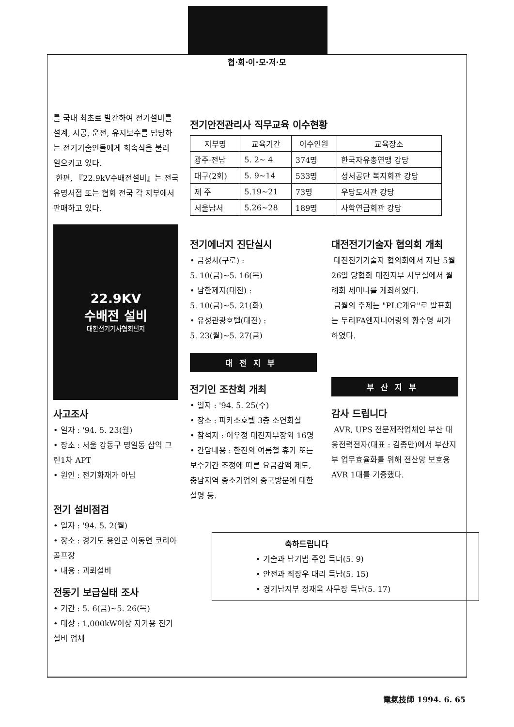협·회·이·모·저·모
를 국내 최초로 발간하여 전기설비를 설계, 시공, 운전, 유지보수를 담당하는 전기기술인들에게 희속식을 불러 일으키고 있다.
한편, 『22.9kV수배전설비』는 전국 유명서점 또는 협회 전국 각 지부에서 판매하고 있다.
22.9KV
수배전 설비
대한전기기사협회편저
사고조사
• 일자 : '94. 5. 23(월)
• 장소 : 서울 강동구 명일동 삼익 그린1차 APT
• 원인 : 전기화재가 아님
전기 설비점검
• 일자 : '94. 5. 2(월)
• 장소 : 경기도 용인군 이동면 코리아 골프장
• 내용 : 괴뢰설비
전동기 보급실태 조사
• 기간 : 5. 6(금)~5. 26(목)
• 대상 : 1,000kW이상 자가용 전기설비 업체
전기안전관리사 직무교육 이수현황
| 지부명 | 교육기간 | 이수인원 | 교육장소 |
| --- | --- | --- | --- |
| 광주·전남 | 5. 2~ 4 | 374명 | 한국자유총연맹 강당 |
| 대구(2회) | 5. 9~14 | 533명 | 성서공단 복지회관 강당 |
| 제 주 | 5.19~21 | 73명 | 우당도서관 강당 |
| 서울남서 | 5.26~28 | 189명 | 사학연금회관 강당 |
전기에너지 진단실시
• 금성사(구로) :
5. 10(금)~5. 16(목)
• 남한제지(대전) :
5. 10(금)~5. 21(화)
• 유성관광호텔(대전) :
5. 23(월)~5. 27(금)
대전지부
전기인 조찬회 개최
• 일자 : '94. 5. 25(수)
• 장소 : 피카소호텔 3층 소연회실
• 참석자 : 이우정 대전지부장외 16명
• 간담내용 : 한전의 여름철 휴가 또는 보수기간 조정에 따른 요금감액 제도, 충남지역 중소기업의 중국방문에 대한 설명 등.
대전전기기술자 협의회 개최
대전전기기술자 협의회에서 지난 5월26일 당협회 대전지부 사무실에서 월례회 세미나를 개최하였다.
금월의 주제는 "PLC개요"로 발표회는 두리FA엔지니어링의 황수명 씨가 하였다.
부산지부
감사 드립니다
AVR, UPS 전문제작업체인 부산 대웅전력전자(대표 : 김종만)에서 부산지부 업무효율화를 위해 전산망 보호용 AVR 1대를 기증했다.
축하드립니다
• 기술과 남기범 주임 득녀(5. 9)
• 안전과 최장우 대리 득남(5. 15)
• 경기남지부 정재욱 사무장 득남(5. 17)
電氣技師 1994. 6. 65